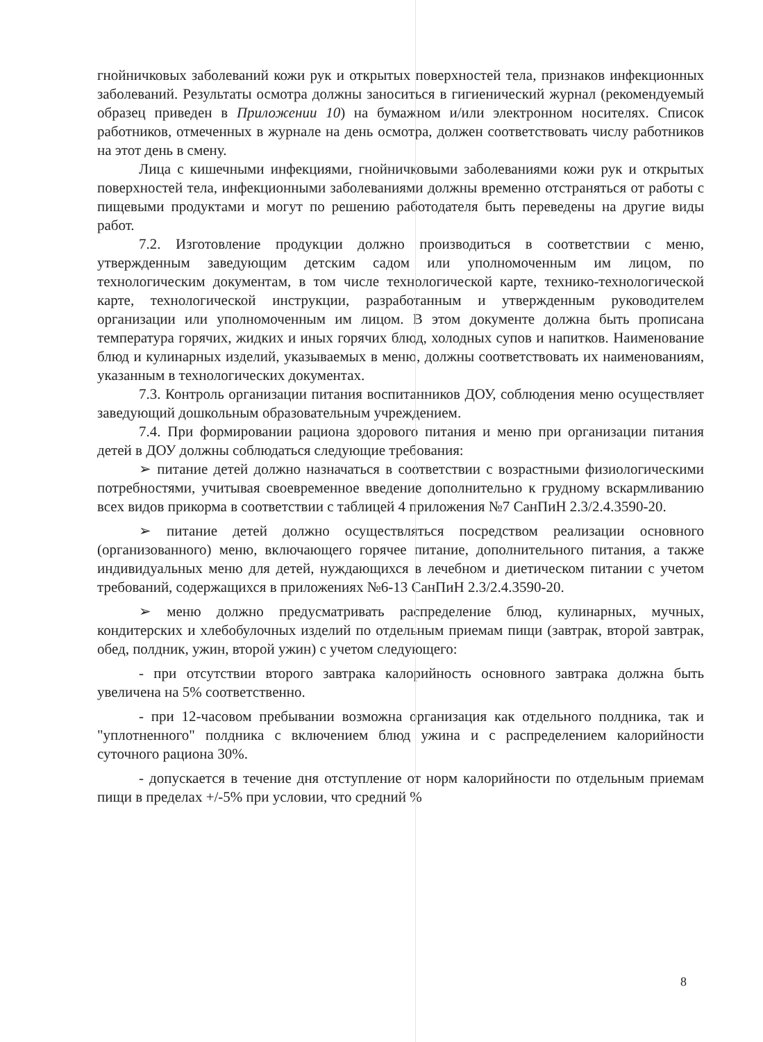гнойничковых заболеваний кожи рук и открытых поверхностей тела, признаков инфекционных заболеваний. Результаты осмотра должны заноситься в гигиенический журнал (рекомендуемый образец приведен в Приложении 10) на бумажном и/или электронном носителях. Список работников, отмеченных в журнале на день осмотра, должен соответствовать числу работников на этот день в смену.
Лица с кишечными инфекциями, гнойничковыми заболеваниями кожи рук и открытых поверхностей тела, инфекционными заболеваниями должны временно отстраняться от работы с пищевыми продуктами и могут по решению работодателя быть переведены на другие виды работ.
7.2. Изготовление продукции должно производиться в соответствии с меню, утвержденным заведующим детским садом или уполномоченным им лицом, по технологическим документам, в том числе технологической карте, технико-технологической карте, технологической инструкции, разработанным и утвержденным руководителем организации или уполномоченным им лицом. В этом документе должна быть прописана температура горячих, жидких и иных горячих блюд, холодных супов и напитков. Наименование блюд и кулинарных изделий, указываемых в меню, должны соответствовать их наименованиям, указанным в технологических документах.
7.3. Контроль организации питания воспитанников ДОУ, соблюдения меню осуществляет заведующий дошкольным образовательным учреждением.
7.4. При формировании рациона здорового питания и меню при организации питания детей в ДОУ должны соблюдаться следующие требования:
➢ питание детей должно назначаться в соответствии с возрастными физиологическими потребностями, учитывая своевременное введение дополнительно к грудному вскармливанию всех видов прикорма в соответствии с таблицей 4 приложения №7 СанПиН 2.3/2.4.3590-20.
➢ питание детей должно осуществляться посредством реализации основного (организованного) меню, включающего горячее питание, дополнительного питания, а также индивидуальных меню для детей, нуждающихся в лечебном и диетическом питании с учетом требований, содержащихся в приложениях №6-13 СанПиН 2.3/2.4.3590-20.
➢ меню должно предусматривать распределение блюд, кулинарных, мучных, кондитерских и хлебобулочных изделий по отдельным приемам пищи (завтрак, второй завтрак, обед, полдник, ужин, второй ужин) с учетом следующего:
- при отсутствии второго завтрака калорийность основного завтрака должна быть увеличена на 5% соответственно.
- при 12-часовом пребывании возможна организация как отдельного полдника, так и "уплотненного" полдника с включением блюд ужина и с распределением калорийности суточного рациона 30%.
- допускается в течение дня отступление от норм калорийности по отдельным приемам пищи в пределах +/-5% при условии, что средний %
8